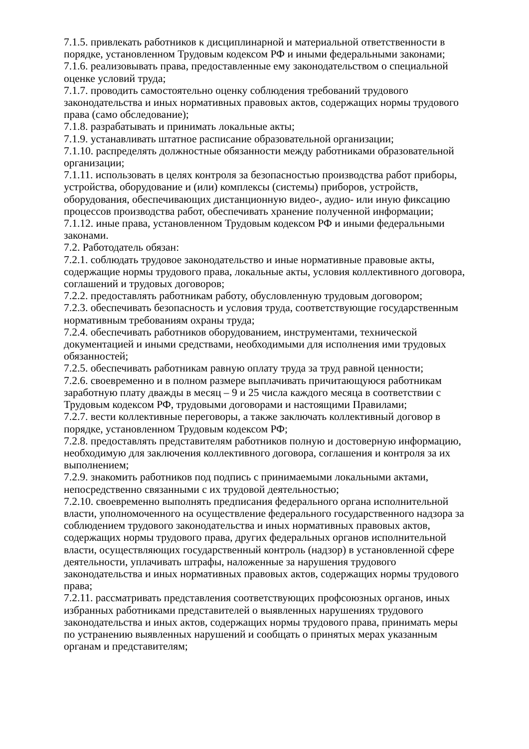7.1.5. привлекать работников к дисциплинарной и материальной ответственности в порядке, установленном Трудовым кодексом РФ и иными федеральными законами;
7.1.6. реализовывать права, предоставленные ему законодательством о специальной оценке условий труда;
7.1.7. проводить самостоятельно оценку соблюдения требований трудового законодательства и иных нормативных правовых актов, содержащих нормы трудового права (само обследование);
7.1.8. разрабатывать и принимать локальные акты;
7.1.9. устанавливать штатное расписание образовательной организации;
7.1.10. распределять должностные обязанности между работниками образовательной организации;
7.1.11. использовать в целях контроля за безопасностью производства работ приборы, устройства, оборудование и (или) комплексы (системы) приборов, устройств, оборудования, обеспечивающих дистанционную видео-, аудио- или иную фиксацию процессов производства работ, обеспечивать хранение полученной информации;
7.1.12. иные права, установленном Трудовым кодексом РФ и иными федеральными законами.
7.2. Работодатель обязан:
7.2.1. соблюдать трудовое законодательство и иные нормативные правовые акты, содержащие нормы трудового права, локальные акты, условия коллективного договора, соглашений и трудовых договоров;
7.2.2. предоставлять работникам работу, обусловленную трудовым договором;
7.2.3. обеспечивать безопасность и условия труда, соответствующие государственным нормативным требованиям охраны труда;
7.2.4. обеспечивать работников оборудованием, инструментами, технической документацией и иными средствами, необходимыми для исполнения ими трудовых обязанностей;
7.2.5. обеспечивать работникам равную оплату труда за труд равной ценности;
7.2.6. своевременно и в полном размере выплачивать причитающуюся работникам заработную плату дважды в месяц – 9 и 25 числа каждого месяца в соответствии с Трудовым кодексом РФ, трудовыми договорами и настоящими Правилами;
7.2.7. вести коллективные переговоры, а также заключать коллективный договор в порядке, установленном Трудовым кодексом РФ;
7.2.8. предоставлять представителям работников полную и достоверную информацию, необходимую для заключения коллективного договора, соглашения и контроля за их выполнением;
7.2.9. знакомить работников под подпись с принимаемыми локальными актами, непосредственно связанными с их трудовой деятельностью;
7.2.10. своевременно выполнять предписания федерального органа исполнительной власти, уполномоченного на осуществление федерального государственного надзора за соблюдением трудового законодательства и иных нормативных правовых актов, содержащих нормы трудового права, других федеральных органов исполнительной власти, осуществляющих государственный контроль (надзор) в установленной сфере деятельности, уплачивать штрафы, наложенные за нарушения трудового законодательства и иных нормативных правовых актов, содержащих нормы трудового права;
7.2.11. рассматривать представления соответствующих профсоюзных органов, иных избранных работниками представителей о выявленных нарушениях трудового законодательства и иных актов, содержащих нормы трудового права, принимать меры по устранению выявленных нарушений и сообщать о принятых мерах указанным органам и представителям;